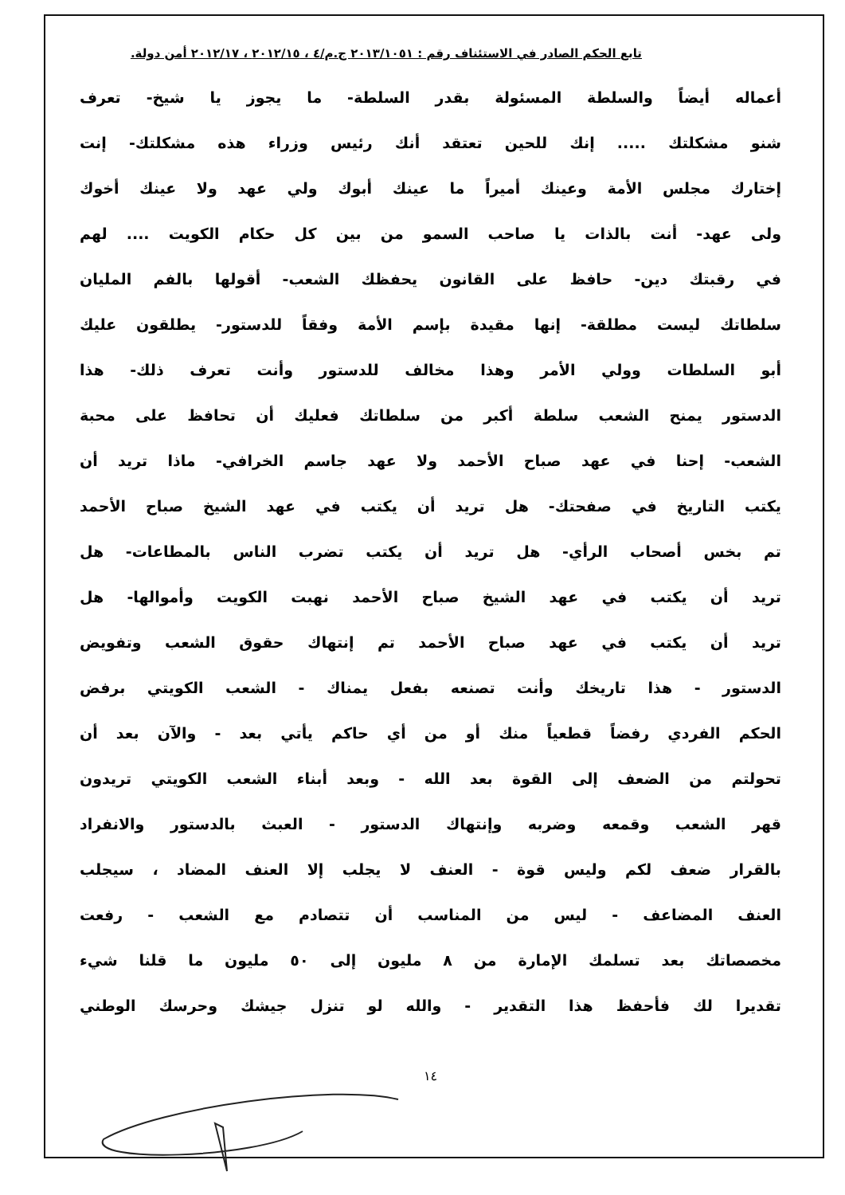تابع الحكم الصادر في الاستئناف رقم : ٢٠١٣/١٠٥١ ج.م/٤ ، ٢٠١٢/١٥ ، ٢٠١٢/١٧ أمن دولة.
أعماله أيضاً والسلطة المسئولة بقدر السلطة- ما يجوز يا شيخ- تعرف
شنو مشكلتك ..... إنك للحين تعتقد أنك رئيس وزراء هذه مشكلتك- إنت
إختارك مجلس الأمة وعينك أميراً ما عينك أبوك ولي عهد ولا عينك أخوك
ولى عهد- أنت بالذات يا صاحب السمو من بين كل حكام الكويت .... لهم
في رقبتك دين- حافظ على القانون يحفظك الشعب- أقولها بالفم المليان
سلطاتك ليست مطلقة- إنها مقيدة بإسم الأمة وفقاً للدستور- يطلقون عليك
أبو السلطات وولي الأمر وهذا مخالف للدستور وأنت تعرف ذلك- هذا
الدستور يمنح الشعب سلطة أكبر من سلطاتك فعليك أن تحافظ على محبة
الشعب- إحنا في عهد صباح الأحمد ولا عهد جاسم الخرافي- ماذا تريد أن
يكتب التاريخ في صفحتك- هل تريد أن يكتب في عهد الشيخ صباح الأحمد
تم بخس أصحاب الرأي- هل تريد أن يكتب تضرب الناس بالمطاعات- هل
تريد أن يكتب في عهد الشيخ صباح الأحمد نهبت الكويت وأموالها- هل
تريد أن يكتب في عهد صباح الأحمد تم إنتهاك حقوق الشعب وتفويض
الدستور - هذا تاريخك وأنت تصنعه بفعل يمناك - الشعب الكويتي برفض
الحكم الفردي رفضاً قطعياً منك أو من أي حاكم يأتي بعد - والآن بعد أن
تحولتم من الضعف إلى القوة بعد الله - وبعد أبناء الشعب الكويتي تريدون
قهر الشعب وقمعه وضربه وإنتهاك الدستور - العبث بالدستور والانفراد
بالقرار ضعف لكم وليس قوة - العنف لا يجلب إلا العنف المضاد ، سيجلب
العنف المضاعف - ليس من المناسب أن تتصادم مع الشعب - رفعت
مخصصاتك بعد تسلمك الإمارة من ٨ مليون إلى ٥٠ مليون ما قلنا شيء
تقديرا لك فأحفظ هذا التقدير - والله لو تنزل جيشك وحرسك الوطني
١٤